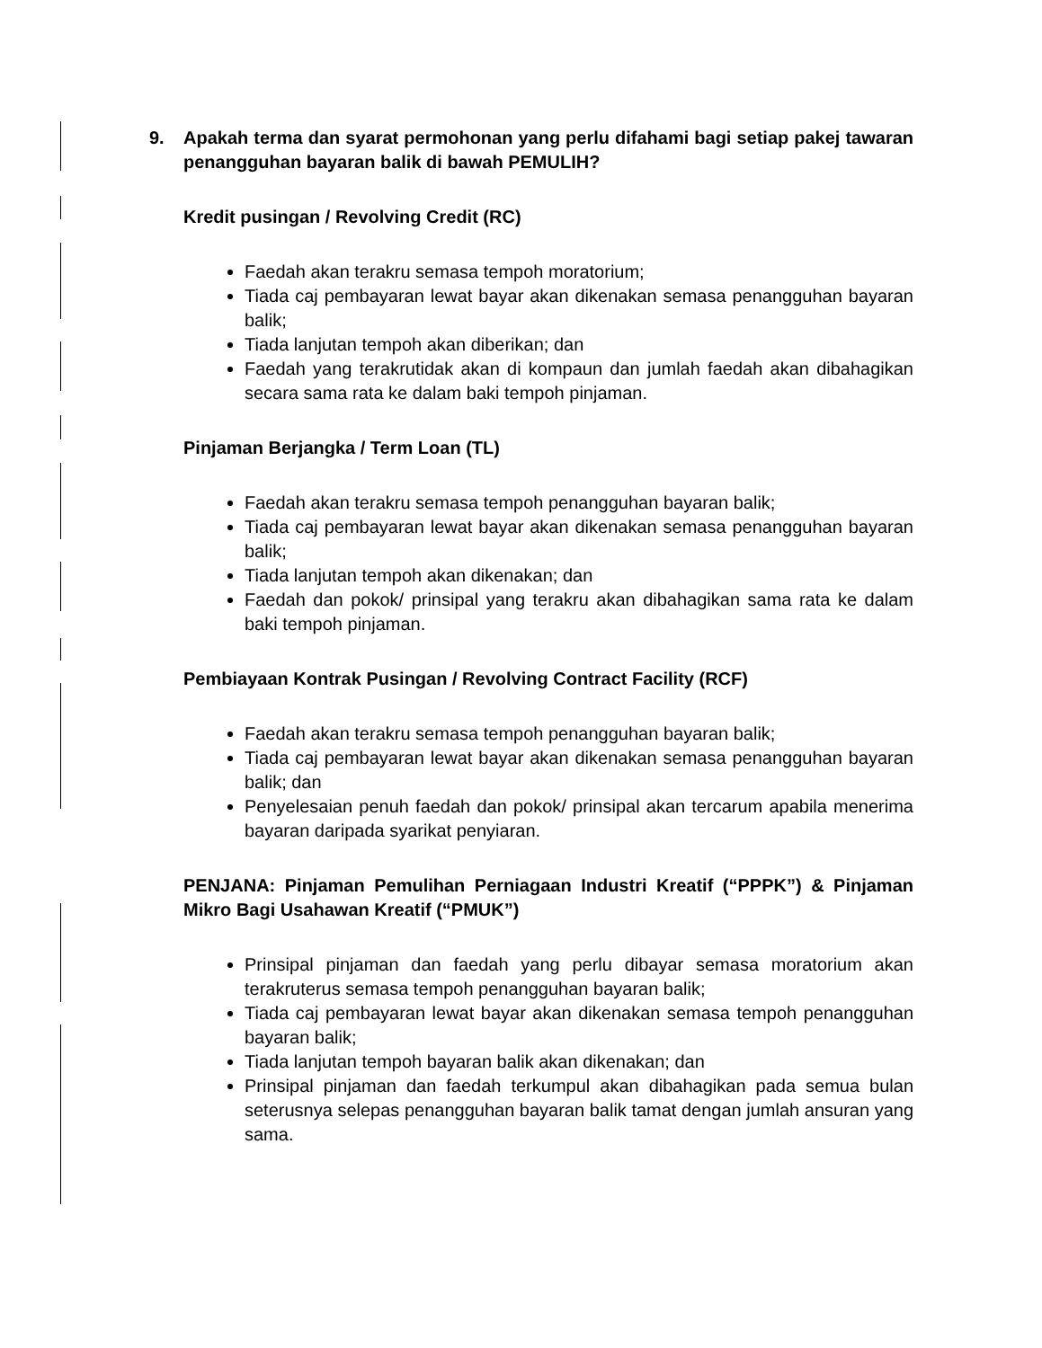9. Apakah terma dan syarat permohonan yang perlu difahami bagi setiap pakej tawaran penangguhan bayaran balik di bawah PEMULIH?
Kredit pusingan / Revolving Credit (RC)
Faedah akan terakru semasa tempoh moratorium;
Tiada caj pembayaran lewat bayar akan dikenakan semasa penangguhan bayaran balik;
Tiada lanjutan tempoh akan diberikan; dan
Faedah yang terakrutidak akan di kompaun dan jumlah faedah akan dibahagikan secara sama rata ke dalam baki tempoh pinjaman.
Pinjaman Berjangka / Term Loan (TL)
Faedah akan terakru semasa tempoh penangguhan bayaran balik;
Tiada caj pembayaran lewat bayar akan dikenakan semasa penangguhan bayaran balik;
Tiada lanjutan tempoh akan dikenakan; dan
Faedah dan pokok/ prinsipal yang terakru akan dibahagikan sama rata ke dalam baki tempoh pinjaman.
Pembiayaan Kontrak Pusingan / Revolving Contract Facility (RCF)
Faedah akan terakru semasa tempoh penangguhan bayaran balik;
Tiada caj pembayaran lewat bayar akan dikenakan semasa penangguhan bayaran balik; dan
Penyelesaian penuh faedah dan pokok/ prinsipal akan tercarum apabila menerima bayaran daripada syarikat penyiaran.
PENJANA: Pinjaman Pemulihan Perniagaan Industri Kreatif (“PPPK”) & Pinjaman Mikro Bagi Usahawan Kreatif (“PMUK”)
Prinsipal pinjaman dan faedah yang perlu dibayar semasa moratorium akan terakruterus semasa tempoh penangguhan bayaran balik;
Tiada caj pembayaran lewat bayar akan dikenakan semasa tempoh penangguhan bayaran balik;
Tiada lanjutan tempoh bayaran balik akan dikenakan; dan
Prinsipal pinjaman dan faedah terkumpul akan dibahagikan pada semua bulan seterusnya selepas penangguhan bayaran balik tamat dengan jumlah ansuran yang sama.